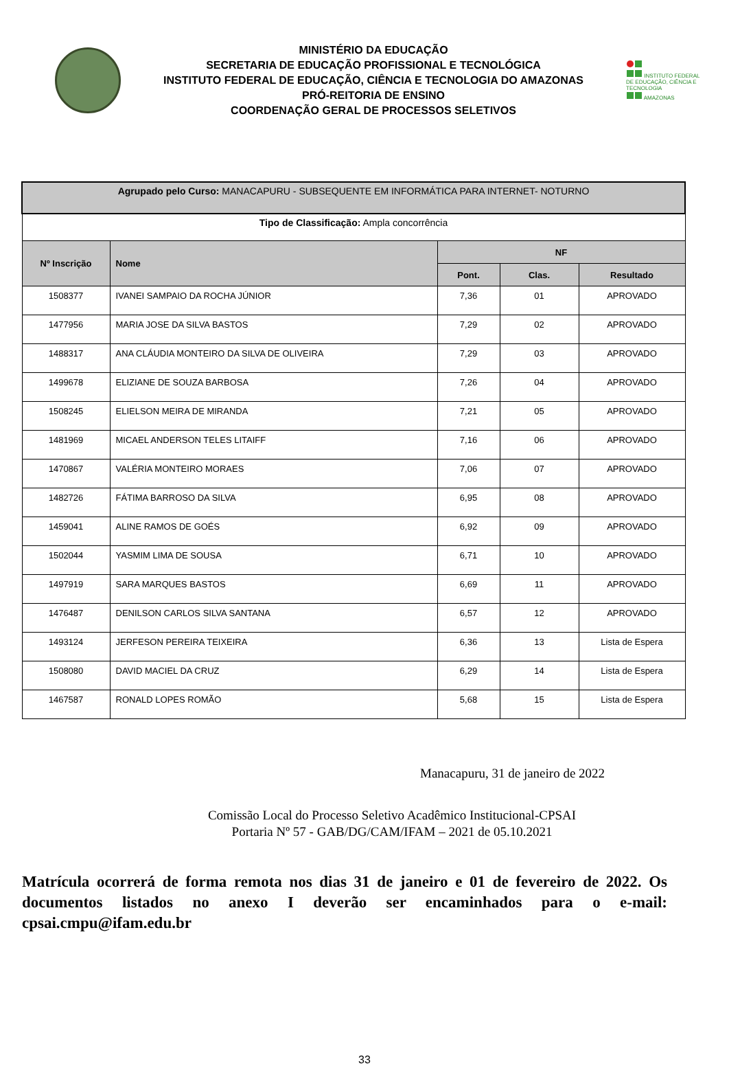MINISTÉRIO DA EDUCAÇÃO
SECRETARIA DE EDUCAÇÃO PROFISSIONAL E TECNOLÓGICA
INSTITUTO FEDERAL DE EDUCAÇÃO, CIÊNCIA E TECNOLOGIA DO AMAZONAS
PRÓ-REITORIA DE ENSINO
COORDENAÇÃO GERAL DE PROCESSOS SELETIVOS
INSTITUTO FEDERAL DE EDUCAÇÃO, CIÊNCIA E TECNOLOGIA
AMAZONAS
| Agrupado pelo Curso: MANACAPURU - SUBSEQUENTE EM INFORMÁTICA PARA INTERNET- NOTURNO | | | | |
| Tipo de Classificação: Ampla concorrência | | | | |
| Nº Inscrição | Nome | NF | | |
| | | Pont. | Clas. | Resultado |
| 1508377 | IVANEI SAMPAIO DA ROCHA JÚNIOR | 7,36 | 01 | APROVADO |
| 1477956 | MARIA JOSE DA SILVA BASTOS | 7,29 | 02 | APROVADO |
| 1488317 | ANA CLÁUDIA MONTEIRO DA SILVA DE OLIVEIRA | 7,29 | 03 | APROVADO |
| 1499678 | ELIZIANE DE SOUZA BARBOSA | 7,26 | 04 | APROVADO |
| 1508245 | ELIELSON MEIRA DE MIRANDA | 7,21 | 05 | APROVADO |
| 1481969 | MICAEL ANDERSON TELES LITAIFF | 7,16 | 06 | APROVADO |
| 1470867 | VALÉRIA MONTEIRO MORAES | 7,06 | 07 | APROVADO |
| 1482726 | FÁTIMA BARROSO DA SILVA | 6,95 | 08 | APROVADO |
| 1459041 | ALINE RAMOS DE GOÉS | 6,92 | 09 | APROVADO |
| 1502044 | YASMIM LIMA DE SOUSA | 6,71 | 10 | APROVADO |
| 1497919 | SARA MARQUES BASTOS | 6,69 | 11 | APROVADO |
| 1476487 | DENILSON CARLOS SILVA SANTANA | 6,57 | 12 | APROVADO |
| 1493124 | JERFESON PEREIRA TEIXEIRA | 6,36 | 13 | Lista de Espera |
| 1508080 | DAVID MACIEL DA CRUZ | 6,29 | 14 | Lista de Espera |
| 1467587 | RONALD LOPES ROMÃO | 5,68 | 15 | Lista de Espera |
Manacapuru, 31 de janeiro de 2022
Comissão Local do Processo Seletivo Acadêmico Institucional-CPSAI
Portaria Nº 57 - GAB/DG/CAM/IFAM – 2021 de 05.10.2021
Matrícula ocorrerá de forma remota nos dias 31 de janeiro e 01 de fevereiro de 2022. Os documentos listados no anexo I deverão ser encaminhados para o e-mail: cpsai.cmpu@ifam.edu.br
33